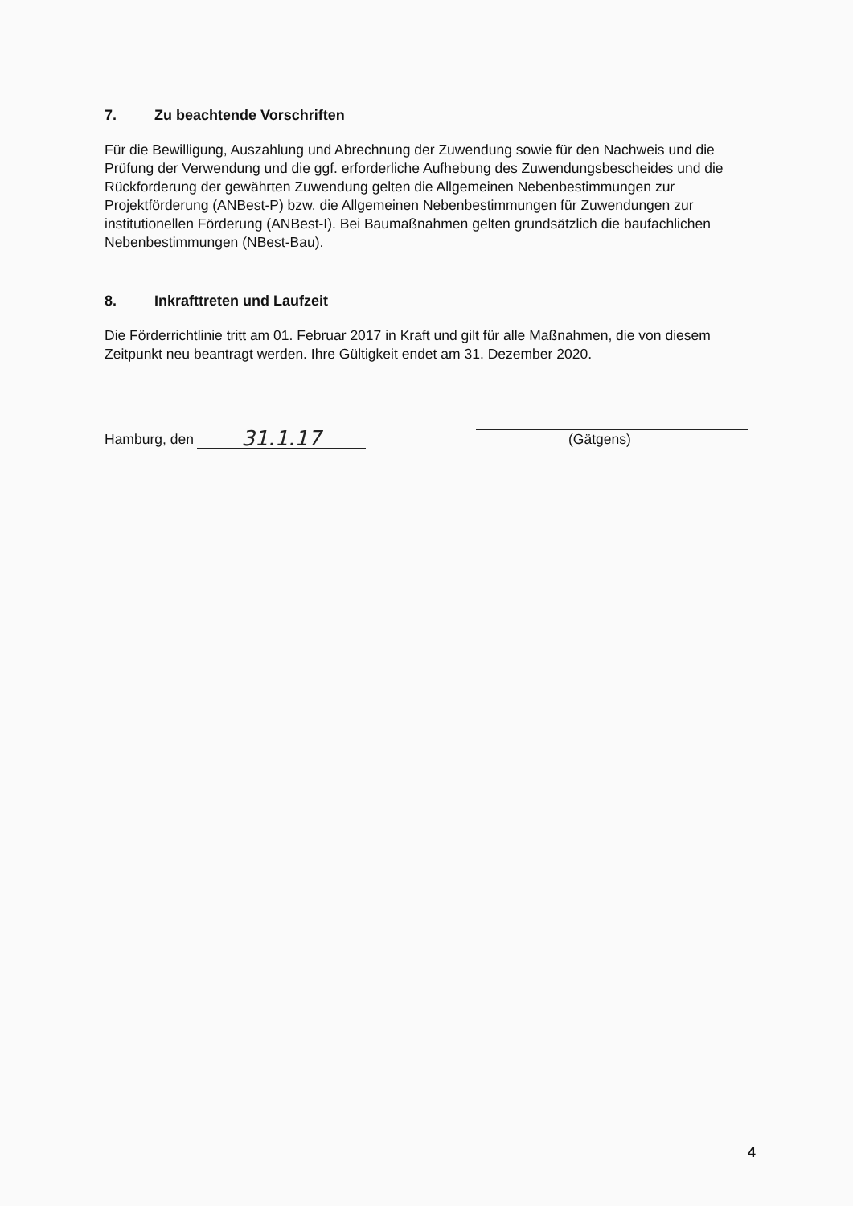7. Zu beachtende Vorschriften
Für die Bewilligung, Auszahlung und Abrechnung der Zuwendung sowie für den Nachweis und die Prüfung der Verwendung und die ggf. erforderliche Aufhebung des Zuwendungsbescheides und die Rückforderung der gewährten Zuwendung gelten die Allgemeinen Nebenbestimmungen zur Projektförderung (ANBest-P) bzw. die Allgemeinen Nebenbestimmungen für Zuwendungen zur institutionellen Förderung (ANBest-I). Bei Baumaßnahmen gelten grundsätzlich die baufachlichen Nebenbestimmungen (NBest-Bau).
8. Inkrafttreten und Laufzeit
Die Förderrichtlinie tritt am 01. Februar 2017 in Kraft und gilt für alle Maßnahmen, die von diesem Zeitpunkt neu beantragt werden. Ihre Gültigkeit endet am 31. Dezember 2020.
Hamburg, den 31.1.17
(Gätgens)
4